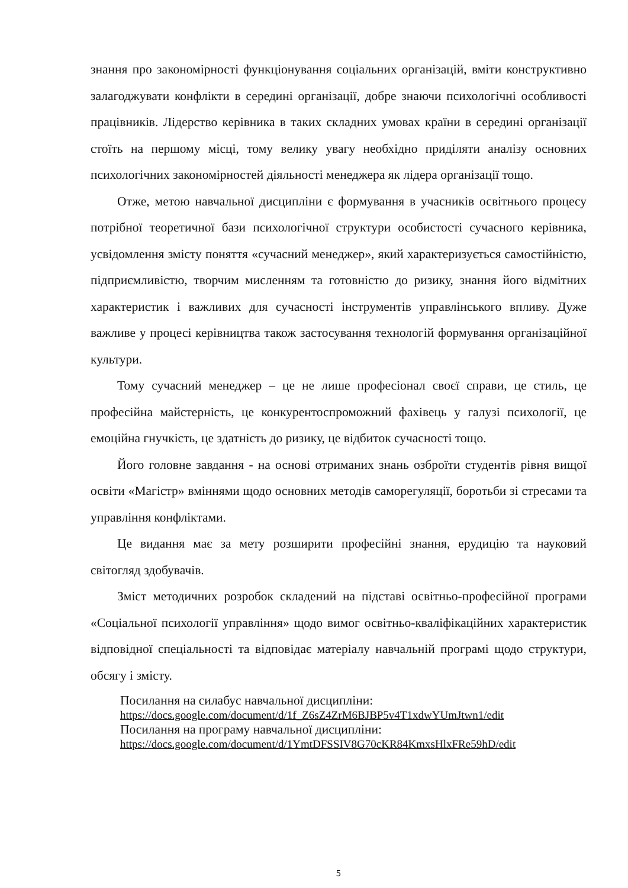знання про закономірності функціонування соціальних організацій, вміти конструктивно залагоджувати конфлікти в середині організації, добре знаючи психологічні особливості працівників. Лідерство керівника в таких складних умовах країни в середині організації стоїть на першому місці, тому велику увагу необхідно приділяти аналізу основних психологічних закономірностей діяльності менеджера як лідера організації тощо.
Отже, метою навчальної дисципліни є формування в учасників освітнього процесу потрібної теоретичної бази психологічної структури особистості сучасного керівника, усвідомлення змісту поняття «сучасний менеджер», який характеризується самостійністю, підприємливістю, творчим мисленням та готовністю до ризику, знання його відмітних характеристик і важливих для сучасності інструментів управлінського впливу. Дуже важливе у процесі керівництва також застосування технологій формування організаційної культури.
Тому сучасний менеджер – це не лише професіонал своєї справи, це стиль, це професійна майстерність, це конкурентоспроможний фахівець у галузі психології, це емоційна гнучкість, це здатність до ризику, це відбиток сучасності тощо.
Його головне завдання - на основі отриманих знань озброїти студентів рівня вищої освіти «Магістр» вміннями щодо основних методів саморегуляції, боротьби зі стресами та управління конфліктами.
Це видання має за мету розширити професійні знання, ерудицію та науковий світогляд здобувачів.
Зміст методичних розробок складений на підставі освітньо-професійної програми «Соціальної психології управління» щодо вимог освітньо-кваліфікаційних характеристик відповідної спеціальності та відповідає матеріалу навчальній програмі щодо структури, обсягу і змісту.
Посилання на силабус навчальної дисципліни:
https://docs.google.com/document/d/1f_Z6sZ4ZrM6BJBP5v4T1xdwYUmJtwn1/edit
Посилання на програму навчальної дисципліни:
https://docs.google.com/document/d/1YmtDFSSIV8G70cKR84KmxsHlxFRe59hD/edit
5